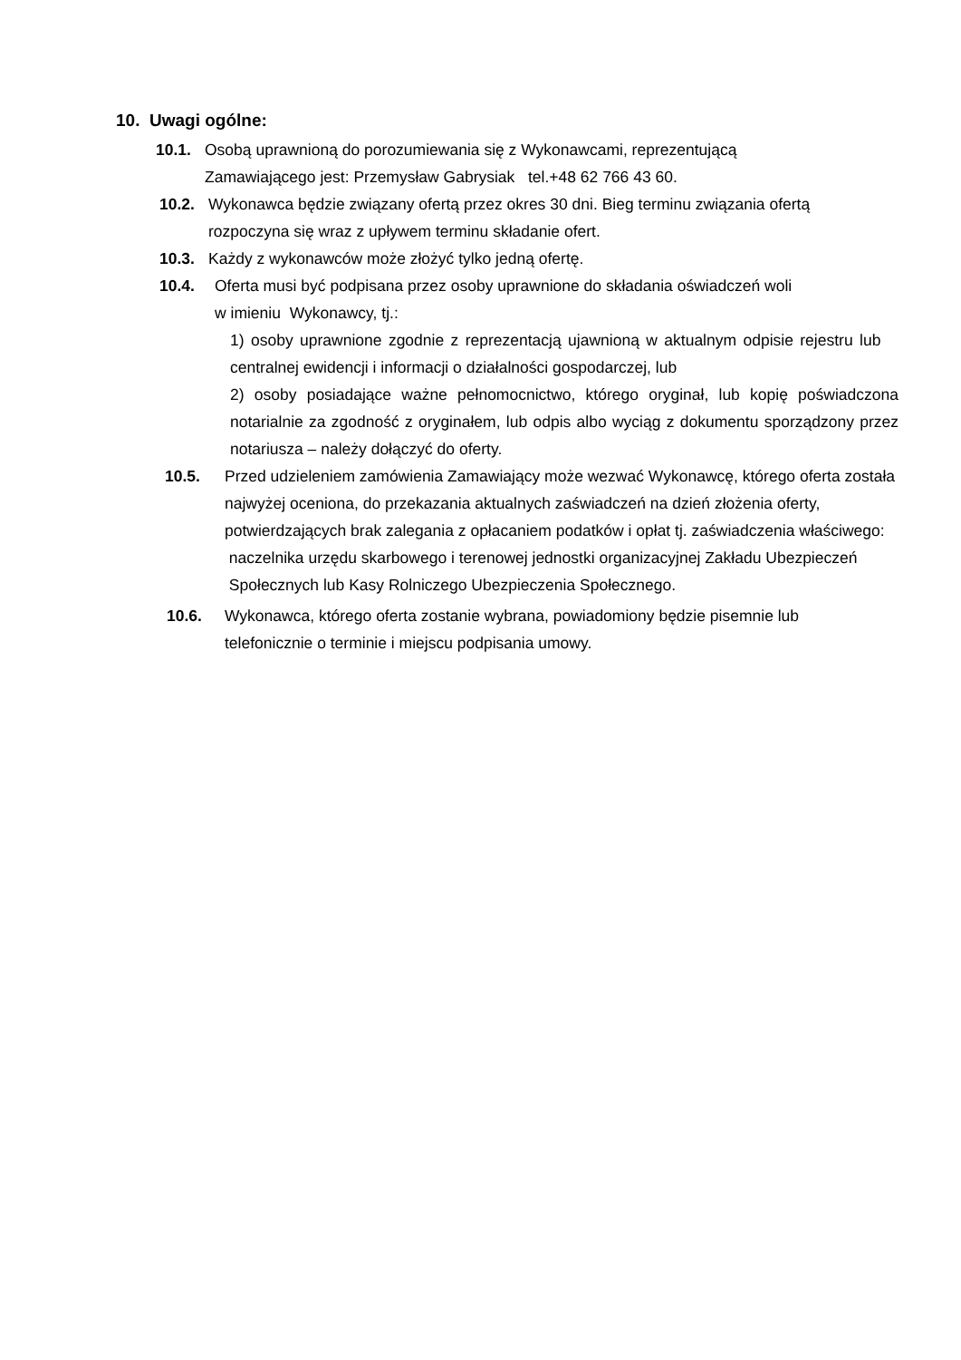10. Uwagi ogólne:
10.1. Osobą uprawnioną do porozumiewania się z Wykonawcami, reprezentującą
Zamawiającego jest: Przemysław Gabrysiak tel.+48 62 766 43 60.
10.2. Wykonawca będzie związany ofertą przez okres 30 dni. Bieg terminu związania ofertą
rozpoczyna się wraz z upływem terminu składanie ofert.
10.3. Każdy z wykonawców może złożyć tylko jedną ofertę.
10.4. Oferta musi być podpisana przez osoby uprawnione do składania oświadczeń woli
w imieniu Wykonawcy, tj.:
1) osoby uprawnione zgodnie z reprezentacją ujawnioną w aktualnym odpisie rejestru lub centralnej ewidencji i informacji o działalności gospodarczej, lub
2) osoby posiadające ważne pełnomocnictwo, którego oryginał, lub kopię poświadczona notarialnie za zgodność z oryginałem, lub odpis albo wyciąg z dokumentu sporządzony przez notariusza – należy dołączyć do oferty.
10.5. Przed udzieleniem zamówienia Zamawiający może wezwać Wykonawcę, którego oferta została najwyżej oceniona, do przekazania aktualnych zaświadczeń na dzień złożenia oferty, potwierdzających brak zalegania z opłacaniem podatków i opłat tj. zaświadczenia właściwego: naczelnika urzędu skarbowego i terenowej jednostki organizacyjnej Zakładu Ubezpieczeń Społecznych lub Kasy Rolniczego Ubezpieczenia Społecznego.
10.6. Wykonawca, którego oferta zostanie wybrana, powiadomiony będzie pisemnie lub
telefonicznie o terminie i miejscu podpisania umowy.